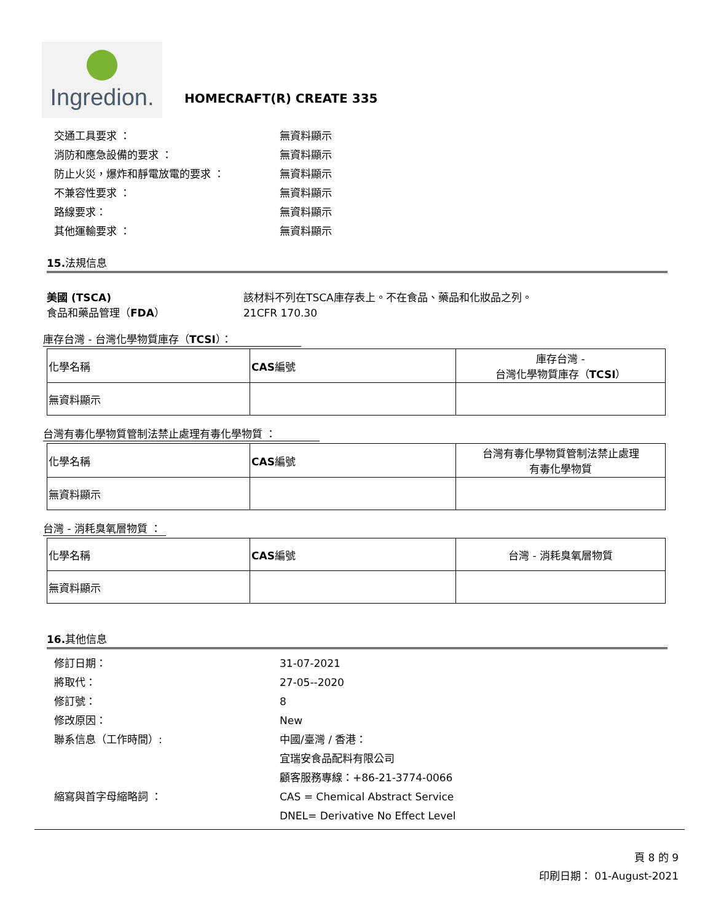Ingredion.
HOMECRAFT(R) CREATE 335
交通工具要求 ： 無資料顯示
消防和應急設備的要求 ： 無資料顯示
防止火災，爆炸和靜電放電的要求 ： 無資料顯示
不兼容性要求 ： 無資料顯示
路線要求： 無資料顯示
其他運輸要求 ： 無資料顯示
15.法規信息
美國 (TSCA)
食品和藥品管理（FDA）
該材料不列在TSCA庫存表上。不在食品、藥品和化妝品之列。
21CFR 170.30
庫存台灣 - 台灣化學物質庫存（TCSI）：
| 化學名稱 | CAS 編號 | 庫存台灣 - 台灣化學物質庫存（ TCSI ） |
| --- | --- | --- |
| 無資料顯示 | | |
台灣有毒化學物質管制法禁止處理有毒化學物質 ：
| 化學名稱 | CAS 編號 | 台灣有毒化學物質管制法禁止處理 有毒化學物質 |
| --- | --- | --- |
| 無資料顯示 | | |
台灣 - 消耗臭氧層物質 ：
| 化學名稱 | CAS 編號 | 台灣 - 消耗臭氧層物質 |
| --- | --- | --- |
| 無資料顯示 | | |
16.其他信息
修訂日期： 31-07-2021
將取代： 27-05--2020
修訂號： 8
修改原因： New
聯系信息（工作時間）: 中國/臺灣 / 香港：
宜瑞安食品配料有限公司
顧客服務專線：+86-21-3774-0066
縮寫與首字母縮略詞 ： CAS = Chemical Abstract Service
DNEL= Derivative No Effect Level
頁 8 的 9
印刷日期： 01-August-2021